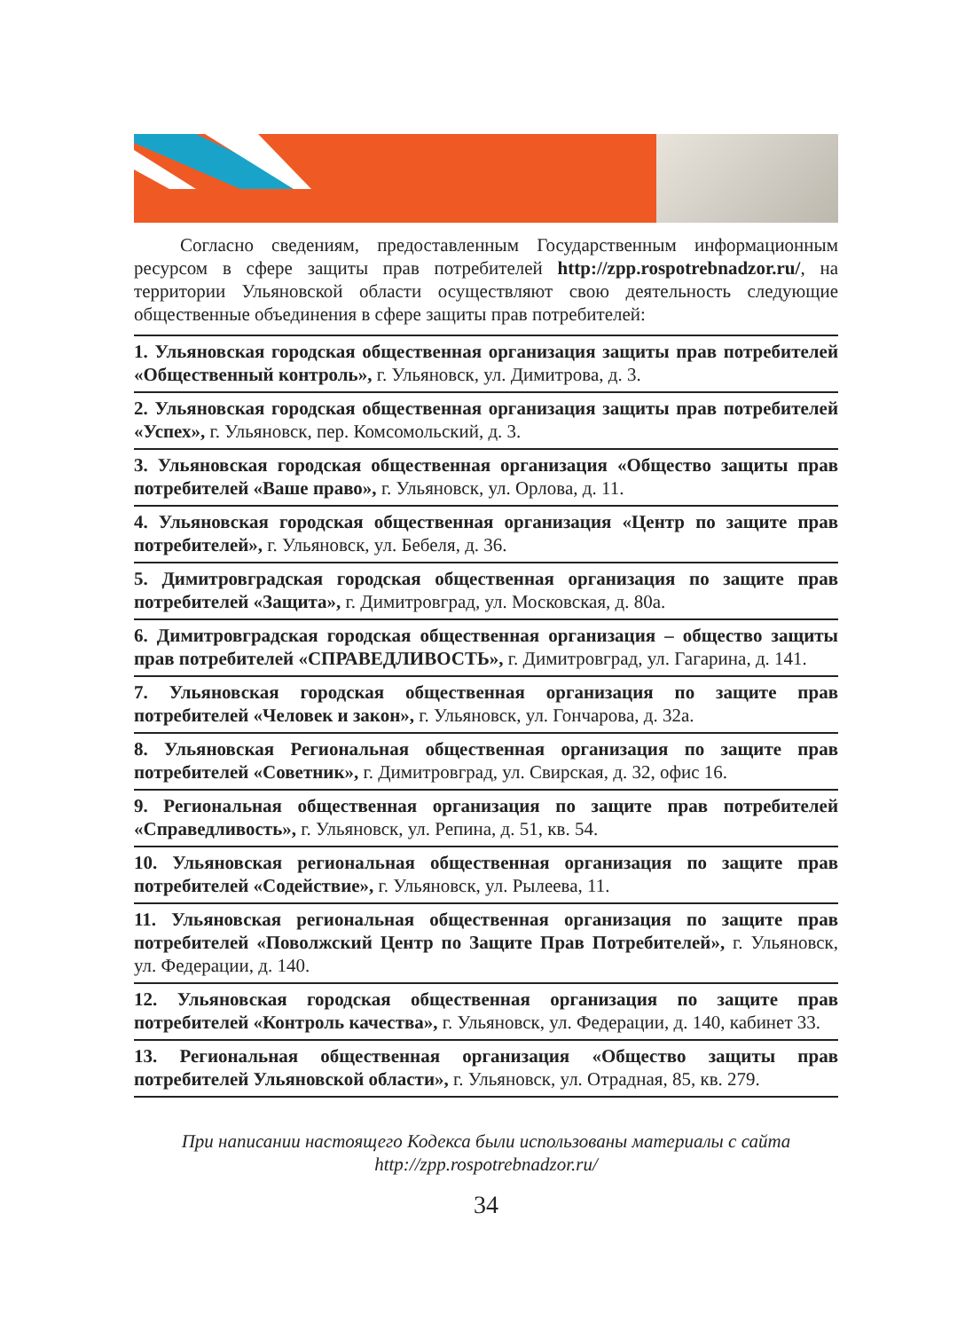Согласно сведениям, предоставленным Государственным информационным ресурсом в сфере защиты прав потребителей http://zpp.rospotrebnadzor.ru/, на территории Ульяновской области осуществляют свою деятельность следующие общественные объединения в сфере защиты прав потребителей:
1. Ульяновская городская общественная организация защиты прав потребителей «Общественный контроль», г. Ульяновск, ул. Димитрова, д. 3.
2. Ульяновская городская общественная организация защиты прав потребителей «Успех», г. Ульяновск, пер. Комсомольский, д. 3.
3. Ульяновская городская общественная организация «Общество защиты прав потребителей «Ваше право», г. Ульяновск, ул. Орлова, д. 11.
4. Ульяновская городская общественная организация «Центр по защите прав потребителей», г. Ульяновск, ул. Бебеля, д. 36.
5. Димитровградская городская общественная организация по защите прав потребителей «Защита», г. Димитровград, ул. Московская, д. 80а.
6. Димитровградская городская общественная организация – общество защиты прав потребителей «СПРАВЕДЛИВОСТЬ», г. Димитровград, ул. Гагарина, д. 141.
7. Ульяновская городская общественная организация по защите прав потребителей «Человек и закон», г. Ульяновск, ул. Гончарова, д. 32а.
8. Ульяновская Региональная общественная организация по защите прав потребителей «Советник», г. Димитровград, ул. Свирская, д. 32, офис 16.
9. Региональная общественная организация по защите прав потребителей «Справедливость», г. Ульяновск, ул. Репина, д. 51, кв. 54.
10. Ульяновская региональная общественная организация по защите прав потребителей «Содействие», г. Ульяновск, ул. Рылеева, 11.
11. Ульяновская региональная общественная организация по защите прав потребителей «Поволжский Центр по Защите Прав Потребителей», г. Ульяновск, ул. Федерации, д. 140.
12. Ульяновская городская общественная организация по защите прав потребителей «Контроль качества», г. Ульяновск, ул. Федерации, д. 140, кабинет 33.
13. Региональная общественная организация «Общество защиты прав потребителей Ульяновской области», г. Ульяновск, ул. Отрадная, 85, кв. 279.
При написании настоящего Кодекса были использованы материалы с сайта
http://zpp.rospotrebnadzor.ru/
34